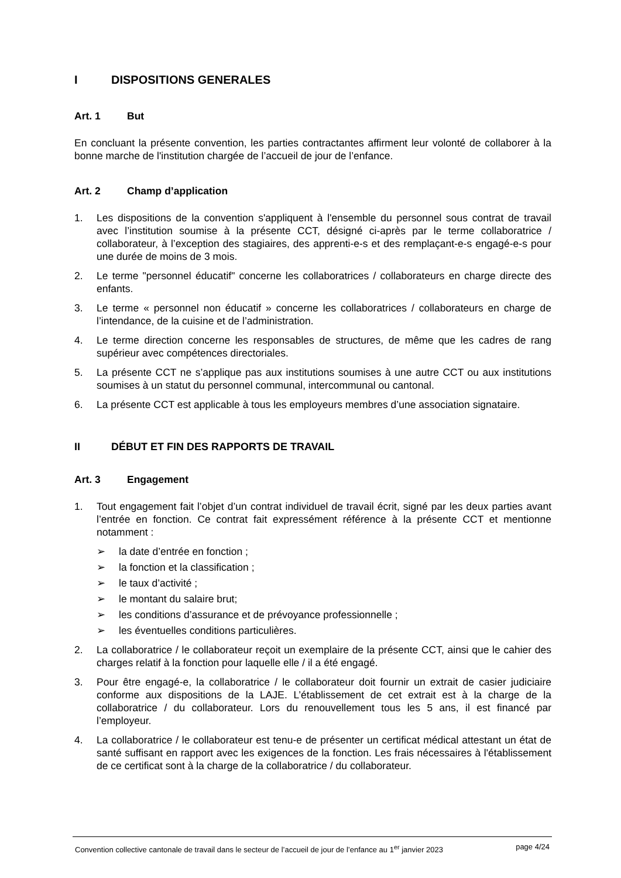I DISPOSITIONS GENERALES
Art. 1 But
En concluant la présente convention, les parties contractantes affirment leur volonté de collaborer à la bonne marche de l'institution chargée de l’accueil de jour de l’enfance.
Art. 2 Champ d’application
1. Les dispositions de la convention s'appliquent à l'ensemble du personnel sous contrat de travail avec l’institution soumise à la présente CCT, désigné ci-après par le terme collaboratrice / collaborateur, à l’exception des stagiaires, des apprenti-e-s et des remplaçant-e-s engagé-e-s pour une durée de moins de 3 mois.
2. Le terme "personnel éducatif" concerne les collaboratrices / collaborateurs en charge directe des enfants.
3. Le terme « personnel non éducatif » concerne les collaboratrices / collaborateurs en charge de l’intendance, de la cuisine et de l’administration.
4. Le terme direction concerne les responsables de structures, de même que les cadres de rang supérieur avec compétences directoriales.
5. La présente CCT ne s’applique pas aux institutions soumises à une autre CCT ou aux institutions soumises à un statut du personnel communal, intercommunal ou cantonal.
6. La présente CCT est applicable à tous les employeurs membres d’une association signataire.
II DÉBUT ET FIN DES RAPPORTS DE TRAVAIL
Art. 3 Engagement
1. Tout engagement fait l’objet d’un contrat individuel de travail écrit, signé par les deux parties avant l’entrée en fonction. Ce contrat fait expressément référence à la présente CCT et mentionne notamment :
➢ la date d’entrée en fonction ;
➢ la fonction et la classification ;
➢ le taux d’activité ;
➢ le montant du salaire brut;
➢ les conditions d’assurance et de prévoyance professionnelle ;
➢ les éventuelles conditions particulières.
2. La collaboratrice / le collaborateur reçoit un exemplaire de la présente CCT, ainsi que le cahier des charges relatif à la fonction pour laquelle elle / il a été engagé.
3. Pour être engagé-e, la collaboratrice / le collaborateur doit fournir un extrait de casier judiciaire conforme aux dispositions de la LAJE. L’établissement de cet extrait est à la charge de la collaboratrice / du collaborateur. Lors du renouvellement tous les 5 ans, il est financé par l’employeur.
4. La collaboratrice / le collaborateur est tenu-e de présenter un certificat médical attestant un état de santé suffisant en rapport avec les exigences de la fonction. Les frais nécessaires à l'établissement de ce certificat sont à la charge de la collaboratrice / du collaborateur.
Convention collective cantonale de travail dans le secteur de l’accueil de jour de l’enfance au 1<sup>er</sup> janvier 2023
page 4/24